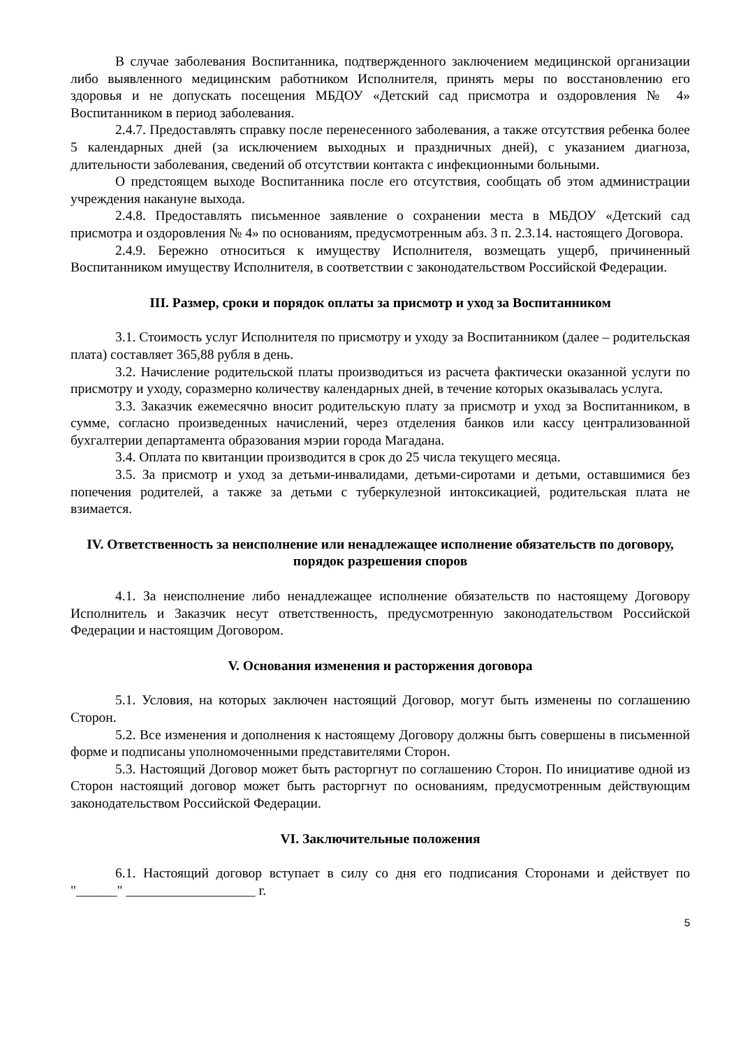В случае заболевания Воспитанника, подтвержденного заключением медицинской организации либо выявленного медицинским работником Исполнителя, принять меры по восстановлению его здоровья и не допускать посещения МБДОУ «Детский сад присмотра и оздоровления № 4» Воспитанником в период заболевания.
2.4.7. Предоставлять справку после перенесенного заболевания, а также отсутствия ребенка более 5 календарных дней (за исключением выходных и праздничных дней), с указанием диагноза, длительности заболевания, сведений об отсутствии контакта с инфекционными больными.
О предстоящем выходе Воспитанника после его отсутствия, сообщать об этом администрации учреждения накануне выхода.
2.4.8. Предоставлять письменное заявление о сохранении места в МБДОУ «Детский сад присмотра и оздоровления № 4» по основаниям, предусмотренным абз. 3 п. 2.3.14. настоящего Договора.
2.4.9. Бережно относиться к имуществу Исполнителя, возмещать ущерб, причиненный Воспитанником имуществу Исполнителя, в соответствии с законодательством Российской Федерации.
III. Размер, сроки и порядок оплаты за присмотр и уход за Воспитанником
3.1. Стоимость услуг Исполнителя по присмотру и уходу за Воспитанником (далее – родительская плата) составляет 365,88 рубля в день.
3.2. Начисление родительской платы производиться из расчета фактически оказанной услуги по присмотру и уходу, соразмерно количеству календарных дней, в течение которых оказывалась услуга.
3.3. Заказчик ежемесячно вносит родительскую плату за присмотр и уход за Воспитанником, в сумме, согласно произведенных начислений, через отделения банков или кассу централизованной бухгалтерии департамента образования мэрии города Магадана.
3.4. Оплата по квитанции производится в срок до 25 числа текущего месяца.
3.5. За присмотр и уход за детьми-инвалидами, детьми-сиротами и детьми, оставшимися без попечения родителей, а также за детьми с туберкулезной интоксикацией, родительская плата не взимается.
IV. Ответственность за неисполнение или ненадлежащее исполнение обязательств по договору, порядок разрешения споров
4.1. За неисполнение либо ненадлежащее исполнение обязательств по настоящему Договору Исполнитель и Заказчик несут ответственность, предусмотренную законодательством Российской Федерации и настоящим Договором.
V. Основания изменения и расторжения договора
5.1. Условия, на которых заключен настоящий Договор, могут быть изменены по соглашению Сторон.
5.2. Все изменения и дополнения к настоящему Договору должны быть совершены в письменной форме и подписаны уполномоченными представителями Сторон.
5.3. Настоящий Договор может быть расторгнут по соглашению Сторон. По инициативе одной из Сторон настоящий договор может быть расторгнут по основаниям, предусмотренным действующим законодательством Российской Федерации.
VI. Заключительные положения
6.1. Настоящий договор вступает в силу со дня его подписания Сторонами и действует по "______" ___________________ г.
5